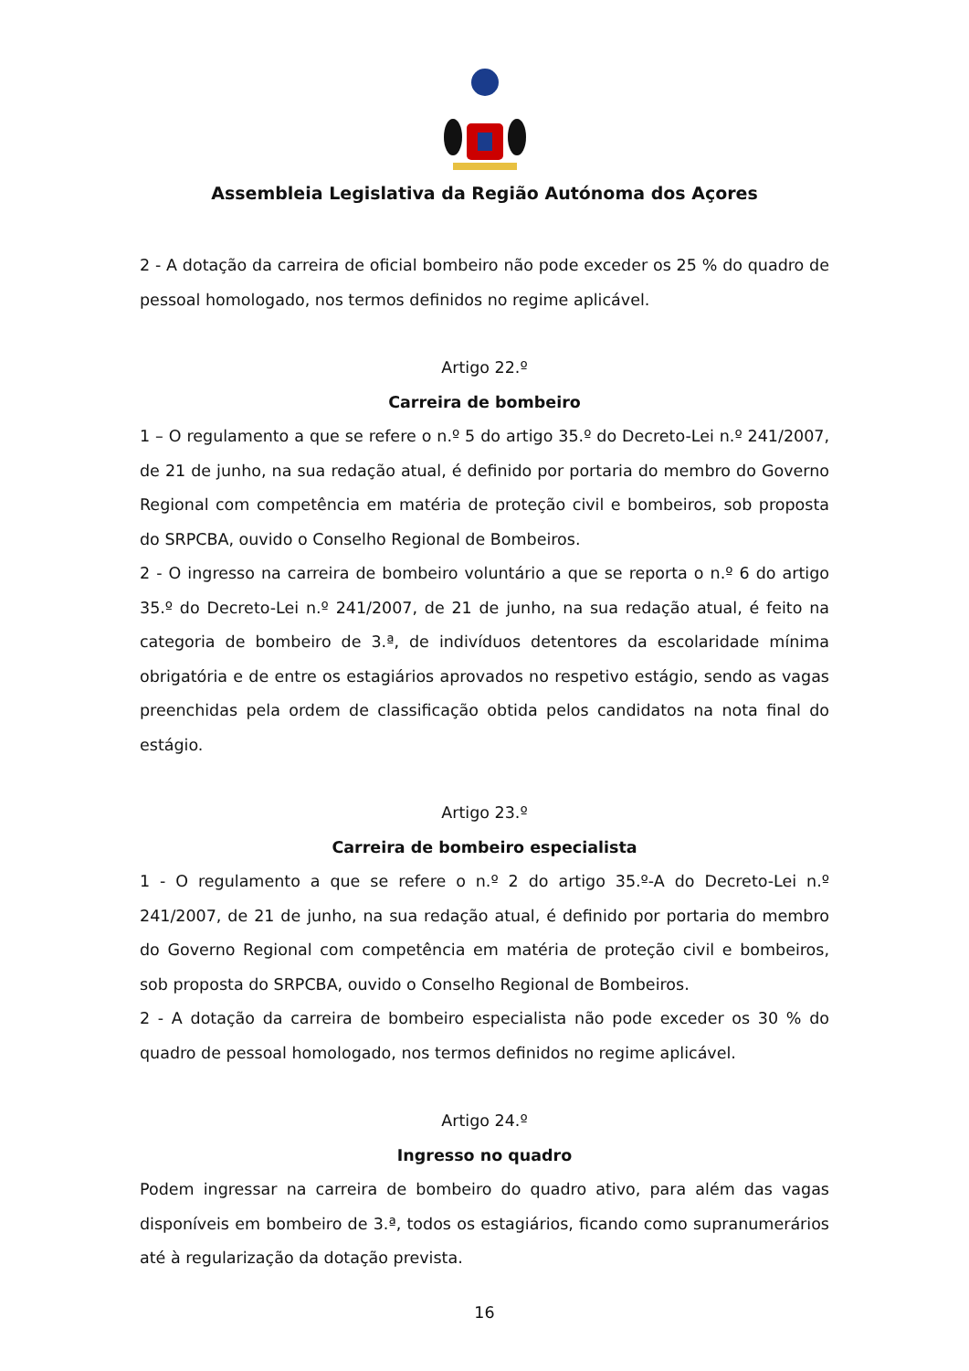Assembleia Legislativa da Região Autónoma dos Açores
2 - A dotação da carreira de oficial bombeiro não pode exceder os 25 % do quadro de pessoal homologado, nos termos definidos no regime aplicável.
Artigo 22.º
Carreira de bombeiro
1 – O regulamento a que se refere o n.º 5 do artigo 35.º do Decreto-Lei n.º 241/2007, de 21 de junho, na sua redação atual, é definido por portaria do membro do Governo Regional com competência em matéria de proteção civil e bombeiros, sob proposta do SRPCBA, ouvido o Conselho Regional de Bombeiros.
2 - O ingresso na carreira de bombeiro voluntário a que se reporta o n.º 6 do artigo 35.º do Decreto-Lei n.º 241/2007, de 21 de junho, na sua redação atual, é feito na categoria de bombeiro de 3.ª, de indivíduos detentores da escolaridade mínima obrigatória e de entre os estagiários aprovados no respetivo estágio, sendo as vagas preenchidas pela ordem de classificação obtida pelos candidatos na nota final do estágio.
Artigo 23.º
Carreira de bombeiro especialista
1 - O regulamento a que se refere o n.º 2 do artigo 35.º-A do Decreto-Lei n.º 241/2007, de 21 de junho, na sua redação atual, é definido por portaria do membro do Governo Regional com competência em matéria de proteção civil e bombeiros, sob proposta do SRPCBA, ouvido o Conselho Regional de Bombeiros.
2 - A dotação da carreira de bombeiro especialista não pode exceder os 30 % do quadro de pessoal homologado, nos termos definidos no regime aplicável.
Artigo 24.º
Ingresso no quadro
Podem ingressar na carreira de bombeiro do quadro ativo, para além das vagas disponíveis em bombeiro de 3.ª, todos os estagiários, ficando como supranumerários até à regularização da dotação prevista.
16